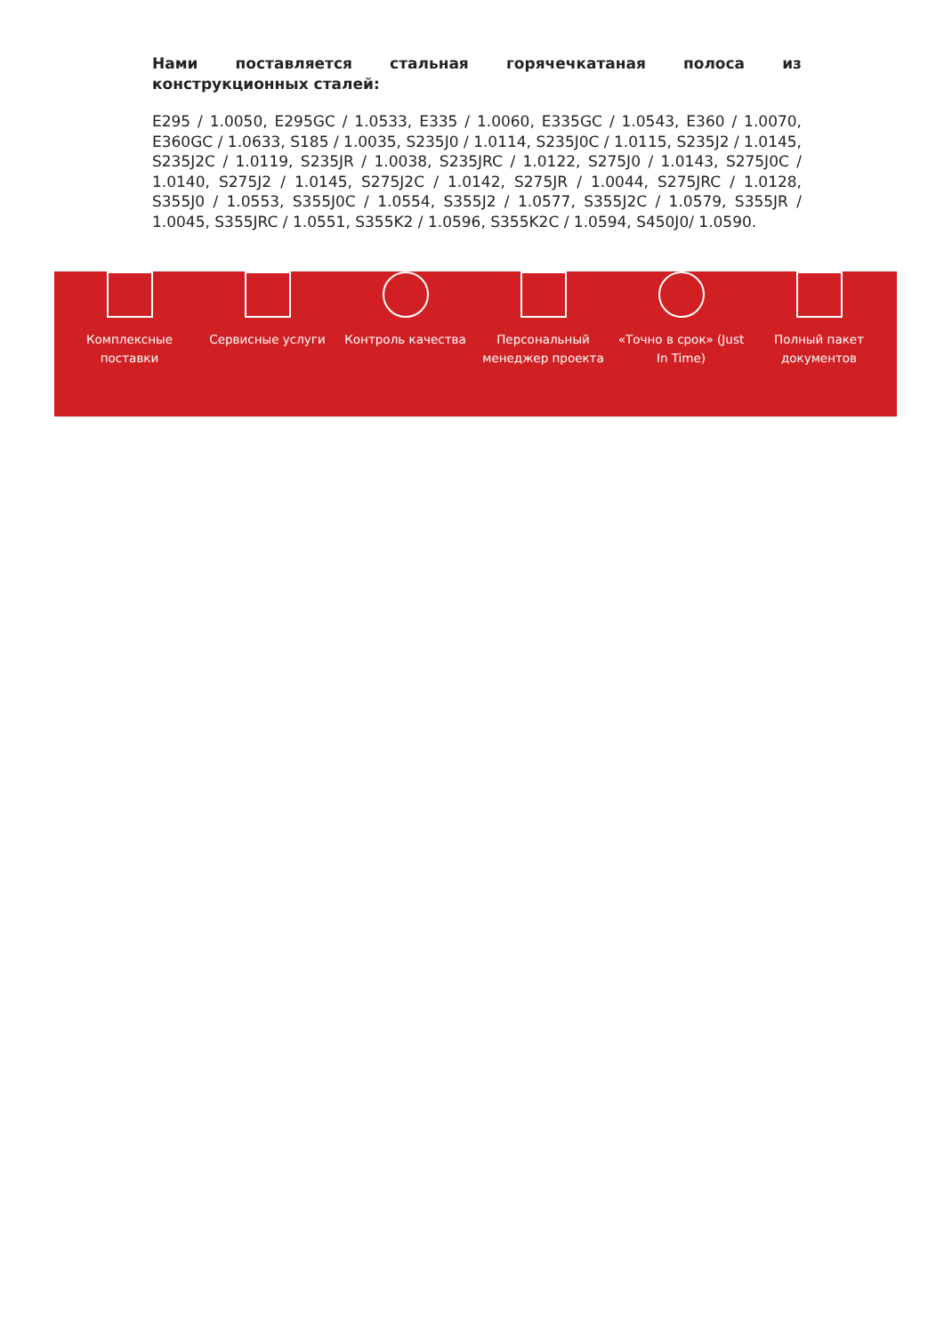Нами поставляется стальная горячечкатаная полоса из конструкционных сталей:
E295 / 1.0050, E295GC / 1.0533, E335 / 1.0060, E335GC / 1.0543, E360 / 1.0070, E360GC / 1.0633, S185 / 1.0035, S235J0 / 1.0114, S235J0C / 1.0115, S235J2 / 1.0145, S235J2C / 1.0119, S235JR / 1.0038, S235JRC / 1.0122, S275J0 / 1.0143, S275J0C / 1.0140, S275J2 / 1.0145, S275J2C / 1.0142, S275JR / 1.0044, S275JRC / 1.0128, S355J0 / 1.0553, S355J0C / 1.0554, S355J2 / 1.0577, S355J2C / 1.0579, S355JR / 1.0045, S355JRC / 1.0551, S355K2 / 1.0596, S355K2C / 1.0594, S450J0/ 1.0590.
Комплексные поставки
Сервисные услуги Контроль качества Персональный менеджер проекта
«Точно в срок» (Just In Time)
Полный пакет документов